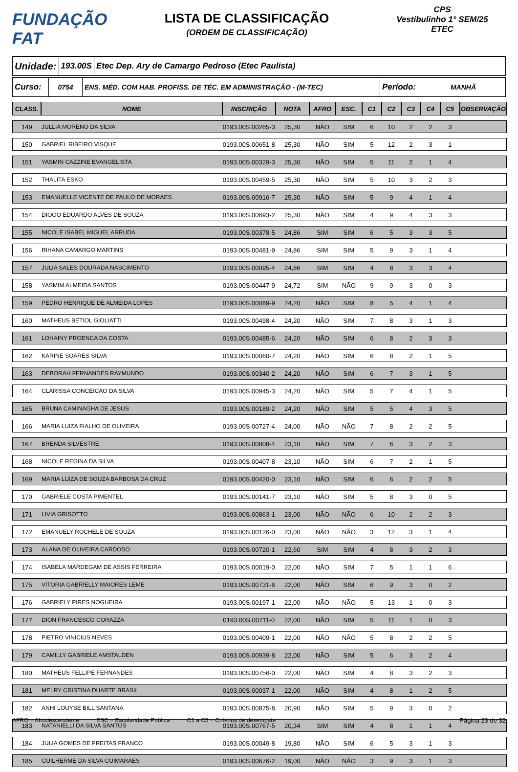FUNDAÇÃO FAT
LISTA DE CLASSIFICAÇÃO
(ORDEM DE CLASSIFICAÇÃO)
CPS
Vestibulinho 1° SEM/25
ETEC
Unidade:
193.00S
Etec Dep. Ary de Camargo Pedroso (Etec Paulista)
Curso:
0754 ENS. MÉD. COM HAB. PROFISS. DE TÉC. EM ADMINISTRAÇÃO - (M-TEC)
Período:
MANHÃ
| CLASS. | NOME | INSCRIÇÃO | NOTA | AFRO | ESC. | C1 | C2 | C3 | C4 | C5 | OBSERVAÇÃO |
| --- | --- | --- | --- | --- | --- | --- | --- | --- | --- | --- | --- |
| 149 | JULLIA MORENO DA SILVA | 0193.00S.00265-3 | 25,30 | NÃO | SIM | 6 | 10 | 2 | 2 | 3 | |
| 150 | GABRIEL RIBEIRO VISQUE | 0193.00S.00651-8 | 25,30 | NÃO | SIM | 5 | 12 | 2 | 3 | 1 | |
| 151 | YASMIN CAZZINE EVANGELISTA | 0193.00S.00329-3 | 25,30 | NÃO | SIM | 5 | 11 | 2 | 1 | 4 | |
| 152 | THALITA ESKO | 0193.00S.00459-5 | 25,30 | NÃO | SIM | 5 | 10 | 3 | 2 | 3 | |
| 153 | EMANUELLE VICENTE DE PAULO DE MORAES | 0193.00S.00916-7 | 25,30 | NÃO | SIM | 5 | 9 | 4 | 1 | 4 | |
| 154 | DIOGO EDUARDO ALVES DE SOUZA | 0193.00S.00693-2 | 25,30 | NÃO | SIM | 4 | 9 | 4 | 3 | 3 | |
| 155 | NICOLE ISABEL MIGUEL ARRUDA | 0193.00S.00378-5 | 24,86 | SIM | SIM | 6 | 5 | 3 | 3 | 5 | |
| 156 | RIHANA CAMARGO MARTINS | 0193.00S.00481-9 | 24,86 | SIM | SIM | 5 | 9 | 3 | 1 | 4 | |
| 157 | JULIA SALES DOURADA NASCIMENTO | 0193.00S.00095-4 | 24,86 | SIM | SIM | 4 | 8 | 3 | 3 | 4 | |
| 158 | YASMIM ALMEIDA SANTOS | 0193.00S.00447-9 | 24,72 | SIM | NÃO | 9 | 9 | 3 | 0 | 3 | |
| 159 | PEDRO HENRIQUE DE ALMEIDA LOPES | 0193.00S.00089-9 | 24,20 | NÃO | SIM | 8 | 5 | 4 | 1 | 4 | |
| 160 | MATHEUS BETIOL GIOLIATTI | 0193.00S.00498-4 | 24,20 | NÃO | SIM | 7 | 8 | 3 | 1 | 3 | |
| 161 | LOHAINY PROENCA DA COSTA | 0193.00S.00485-6 | 24,20 | NÃO | SIM | 6 | 8 | 2 | 3 | 3 | |
| 162 | KARINE SOARES SILVA | 0193.00S.00060-7 | 24,20 | NÃO | SIM | 6 | 8 | 2 | 1 | 5 | |
| 163 | DEBORAH FERNANDES RAYMUNDO | 0193.00S.00340-2 | 24,20 | NÃO | SIM | 6 | 7 | 3 | 1 | 5 | |
| 164 | CLARISSA CONCEICAO DA SILVA | 0193.00S.00945-3 | 24,20 | NÃO | SIM | 5 | 7 | 4 | 1 | 5 | |
| 165 | BRUNA CAMINAGHA DE JESUS | 0193.00S.00189-2 | 24,20 | NÃO | SIM | 5 | 5 | 4 | 3 | 5 | |
| 166 | MARIA LUIZA FIALHO DE OLIVEIRA | 0193.00S.00727-4 | 24,00 | NÃO | NÃO | 7 | 8 | 2 | 2 | 5 | |
| 167 | BRENDA SILVESTRE | 0193.00S.00808-4 | 23,10 | NÃO | SIM | 7 | 6 | 3 | 2 | 3 | |
| 168 | NICOLE REGINA DA SILVA | 0193.00S.00407-8 | 23,10 | NÃO | SIM | 6 | 7 | 2 | 1 | 5 | |
| 169 | MARIA LUIZA DE SOUZA BARBOSA DA CRUZ | 0193.00S.00420-0 | 23,10 | NÃO | SIM | 6 | 6 | 2 | 2 | 5 | |
| 170 | GABRIELE COSTA PIMENTEL | 0193.00S.00141-7 | 23,10 | NÃO | SIM | 5 | 8 | 3 | 0 | 5 | |
| 171 | LIVIA GRISOTTO | 0193.00S.00863-1 | 23,00 | NÃO | NÃO | 6 | 10 | 2 | 2 | 3 | |
| 172 | EMANUELY ROCHELE DE SOUZA | 0193.00S.00126-0 | 23,00 | NÃO | NÃO | 3 | 12 | 3 | 1 | 4 | |
| 173 | ALANA DE OLIVEIRA CARDOSO | 0193.00S.00720-1 | 22,60 | SIM | SIM | 4 | 8 | 3 | 2 | 3 | |
| 174 | ISABELA MARDEGAM DE ASSIS FERREIRA | 0193.00S.00019-0 | 22,00 | NÃO | SIM | 7 | 5 | 1 | 1 | 6 | |
| 175 | VITORIA GABRIELLY MAIORES LEME | 0193.00S.00731-6 | 22,00 | NÃO | SIM | 6 | 9 | 3 | 0 | 2 | |
| 176 | GABRIELY PIRES NOGUEIRA | 0193.00S.00197-1 | 22,00 | NÃO | NÃO | 5 | 13 | 1 | 0 | 3 | |
| 177 | DION FRANCESCO CORAZZA | 0193.00S.00711-0 | 22,00 | NÃO | SIM | 5 | 11 | 1 | 0 | 3 | |
| 178 | PIETRO VINICIUS NEVES | 0193.00S.00409-1 | 22,00 | NÃO | NÃO | 5 | 8 | 2 | 2 | 5 | |
| 179 | CAMILLY GABRIELE AMSTALDEN | 0193.00S.00939-8 | 22,00 | NÃO | SIM | 5 | 6 | 3 | 2 | 4 | |
| 180 | MATHEUS FELLIPE FERNANDES | 0193.00S.00756-0 | 22,00 | NÃO | SIM | 4 | 8 | 3 | 2 | 3 | |
| 181 | MELRY CRISTINA DUARTE BRASIL | 0193.00S.00037-1 | 22,00 | NÃO | SIM | 4 | 8 | 1 | 2 | 5 | |
| 182 | ANHI LOUYSE BILL SANTANA | 0193.00S.00875-8 | 20,90 | NÃO | SIM | 5 | 9 | 3 | 0 | 2 | |
| 183 | NATANIELLI DA SILVA SANTOS | 0193.00S.00767-5 | 20,34 | SIM | SIM | 4 | 8 | 1 | 1 | 4 | |
| 184 | JULIA GOMES DE FREITAS FRANCO | 0193.00S.00049-8 | 19,80 | NÃO | SIM | 6 | 5 | 3 | 1 | 3 | |
| 185 | GUILHERME DA SILVA GUIMARAES | 0193.00S.00676-2 | 19,00 | NÃO | NÃO | 3 | 9 | 3 | 1 | 3 | |
AFRO = Afrodescendente ESC = Escolaridade Pública C1 a C5 = Critérios de desempate Página 23 de 32